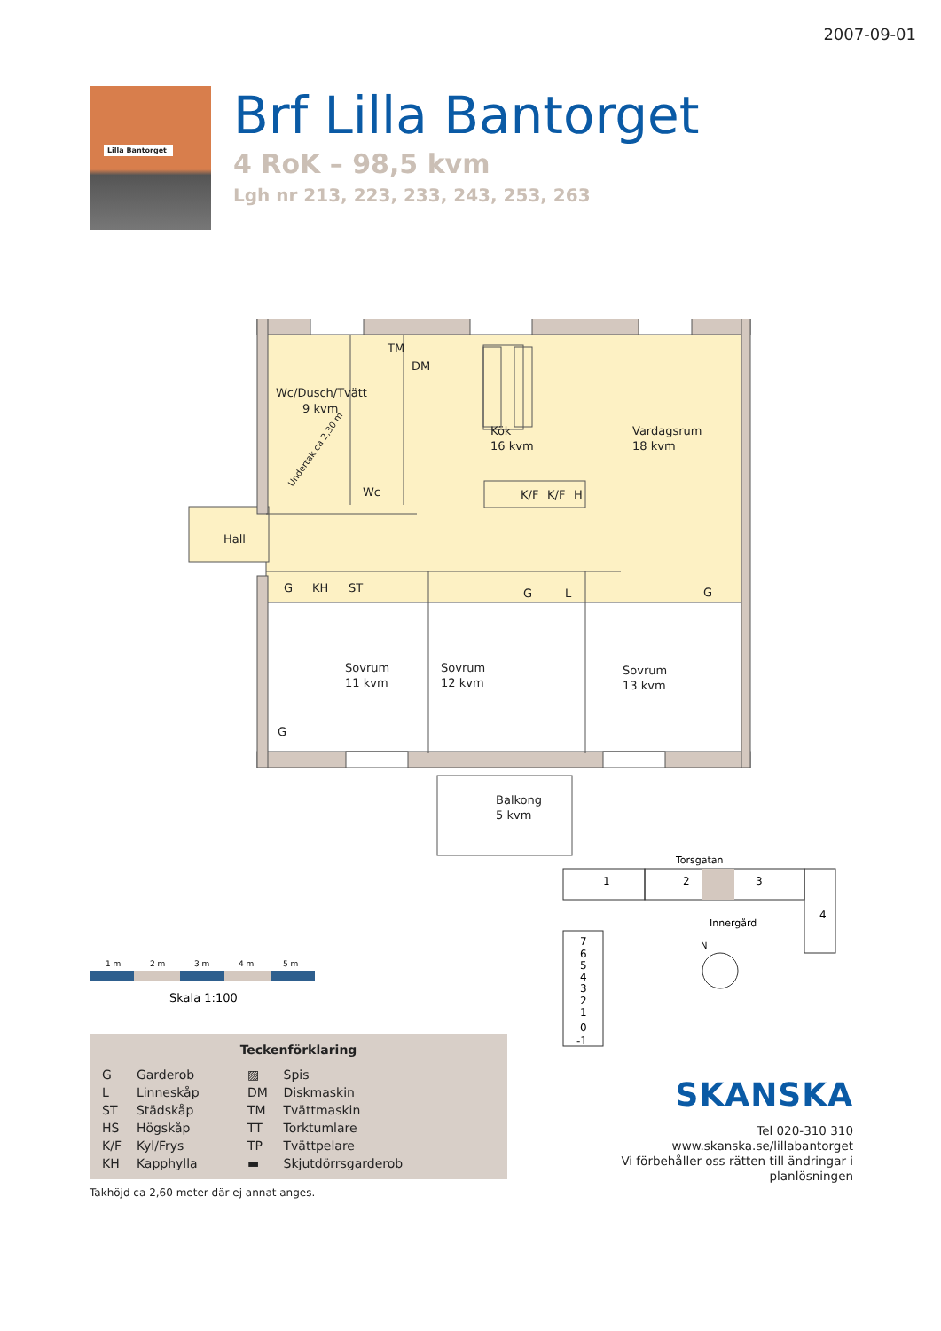2007-09-01
Lilla Bantorget
Brf Lilla Bantorget
4 RoK – 98,5 kvm
Lgh nr 213, 223, 233, 243, 253, 263
Wc/Dusch/Tvätt
9 kvm
TM
DM
Wc
Kök
16 kvm
Vardagsrum
18 kvm
K/F
K/F
H
Hall
G
KH
ST
G
L
G
Sovrum
11 kvm
Sovrum
12 kvm
Sovrum
13 kvm
G
Balkong
5 kvm
Undertak ca 2,30 m
1 m
2 m
3 m
4 m
5 m
Skala 1:100
Teckenförklaring
| G | Garderob | ▨ | Spis |
| L | Linneskåp | DM | Diskmaskin |
| ST | Städskåp | TM | Tvättmaskin |
| HS | Högskåp | TT | Torktumlare |
| K/F | Kyl/Frys | TP | Tvättpelare |
| KH | Kapphylla | ▬ | Skjutdörrsgarderob |
Takhöjd ca 2,60 meter där ej annat anges.
Torsgatan
1
2
3
4
7
6
5
4
3
2
1
0
-1
Innergård
N
SKANSKA
Tel 020-310 310
www.skanska.se/lillabantorget
Vi förbehåller oss rätten till ändringar i planlösningen